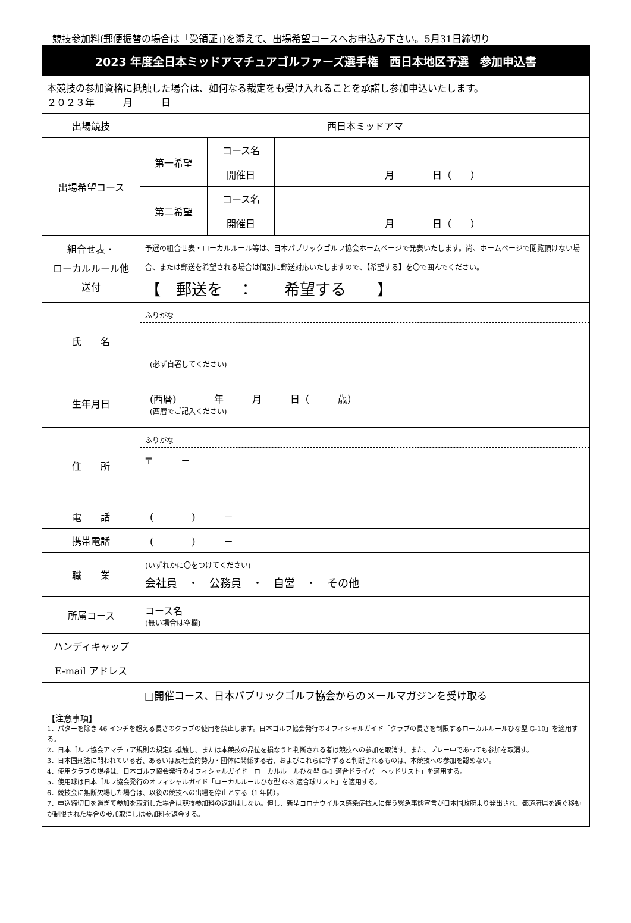競技参加料(郵便振替の場合は「受領証」)を添えて、出場希望コースへお申込み下さい。5月31日締切り
| 2023 年度全日本ミッドアマチュアゴルファーズ選手権 西日本地区予選 参加申込書 | | | |
| 本競技の参加資格に抵触した場合は、如何なる裁定をも受け入れることを承諾し参加申込いたします。 ２０２３年 月 日 | | | |
| 出場競技 | 西日本ミッドアマ | | |
| 出場希望コース | 第一希望 | コース名 | |
| | | 開催日 | 月 日（ ） |
| | 第二希望 | コース名 | |
| | | 開催日 | 月 日（ ） |
| 組合せ表・ ローカルルール他 送付 | 予選の組合せ表・ローカルルール等は、日本パブリックゴルフ協会ホームページで発表いたします。尚、ホームページで閲覧頂けない場合、または郵送を希望される場合は個別に郵送対応いたしますので、【希望する】を〇で囲んでください。 【 郵送を ： 希望する 】 | | |
| 氏 名 | ふりがな (必ず自署してください) | | |
| 生年月日 | (西暦) 年 月 日（ 歳） (西暦でご記入ください) | | |
| 住 所 | ふりがな 〒 － | | |
| 電 話 | ( ) － | | |
| 携帯電話 | ( ) － | | |
| 職 業 | (いずれかに〇をつけてください) 会社員 ・ 公務員 ・ 自営 ・ その他 | | |
| 所属コース | コース名 (無い場合は空欄) | | |
| ハンディキャップ | | | |
| E-mail アドレス | | | |
| □開催コース、日本パブリックゴルフ協会からのメールマガジンを受け取る | | | |
| 【注意事項】 1．パターを除き 46 インチを超える長さのクラブの使用を禁止します。日本ゴルフ協会発行のオフィシャルガイド「クラブの長さを制限するローカルルールひな型 G-10」を適用する。 2．日本ゴルフ協会アマチュア規則の規定に抵触し、または本競技の品位を損なうと判断される者は競技への参加を取消す。また、プレー中であっても参加を取消す。 3．日本国刑法に問われている者、あるいは反社会的勢力・団体に関係する者、およびこれらに準ずると判断されるものは、本競技への参加を認めない。 4．使用クラブの規格は、日本ゴルフ協会発行のオフィシャルガイド「ローカルルールひな型 G-1 適合ドライバーヘッドリスト」を適用する。 5．使用球は日本ゴルフ協会発行のオフィシャルガイド「ローカルルールひな型 G-3 適合球リスト」を適用する。 6．競技会に無断欠場した場合は、以後の競技への出場を停止とする（1 年間）。 7．申込締切日を過ぎて参加を取消した場合は競技参加料の返却はしない。但し、新型コロナウイルス感染症拡大に伴う緊急事態宣言が日本国政府より発出され、都道府県を跨ぐ移動が制限された場合の参加取消しは参加料を返金する。 | | | |